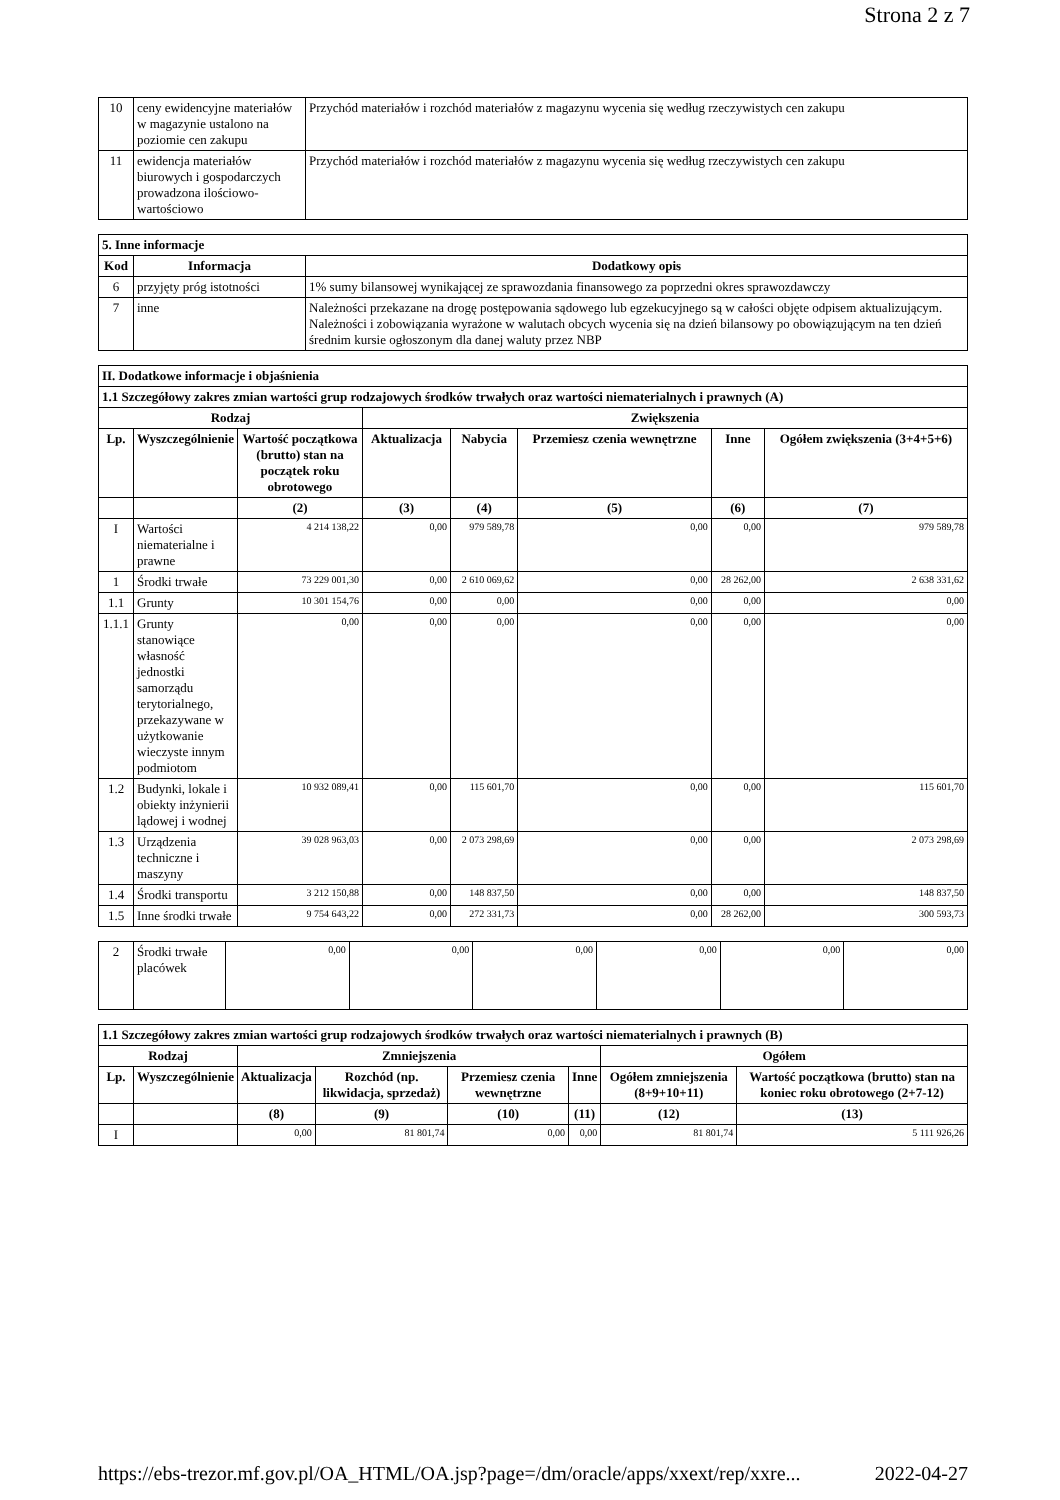Strona 2 z 7
| 10 | ceny ewidencyjne materiałów w magazynie ustalono na poziomie cen zakupu | Przychód materiałów i rozchód materiałów z magazynu wycenia się według rzeczywistych cen zakupu |
| 11 | ewidencja materiałów biurowych i gospodarczych prowadzona ilościowo-wartościowo | Przychód materiałów i rozchód materiałów z magazynu wycenia się według rzeczywistych cen zakupu |
| 5. Inne informacje | | |
| --- | --- | --- |
| Kod | Informacja | Dodatkowy opis |
| 6 | przyjęty próg istotności | 1% sumy bilansowej wynikającej ze sprawozdania finansowego za poprzedni okres sprawozdawczy |
| 7 | inne | Należności przekazane na drogę postępowania sądowego lub egzekucyjnego są w całości objęte odpisem aktualizującym. Należności i zobowiązania wyrażone w walutach obcych wycenia się na dzień bilansowy po obowiązującym na ten dzień średnim kursie ogłoszonym dla danej waluty przez NBP |
| II. Dodatkowe informacje i objaśnienia | | | | | | | |
| --- | --- | --- | --- | --- | --- | --- | --- |
| 1.1 Szczegółowy zakres zmian wartości grup rodzajowych środków trwałych oraz wartości niematerialnych i prawnych (A) | | | | | | | |
| Rodzaj | | | Zwiększenia | | | | |
| Lp. | Wyszczególnienie | Wartość początkowa (brutto) stan na początek roku obrotowego | Aktualizacja | Nabycia | Przemiesz czenia wewnętrzne | Inne | Ogółem zwiększenia (3+4+5+6) |
| | | (2) | (3) | (4) | (5) | (6) | (7) |
| I | Wartości niematerialne i prawne | 4 214 138,22 | 0,00 | 979 589,78 | 0,00 | 0,00 | 979 589,78 |
| 1 | Środki trwałe | 73 229 001,30 | 0,00 | 2 610 069,62 | 0,00 | 28 262,00 | 2 638 331,62 |
| 1.1 | Grunty | 10 301 154,76 | 0,00 | 0,00 | 0,00 | 0,00 | 0,00 |
| 1.1.1 | Grunty stanowiące własność jednostki samorządu terytorialnego, przekazywane w użytkowanie wieczyste innym podmiotom | 0,00 | 0,00 | 0,00 | 0,00 | 0,00 | 0,00 |
| 1.2 | Budynki, lokale i obiekty inżynierii lądowej i wodnej | 10 932 089,41 | 0,00 | 115 601,70 | 0,00 | 0,00 | 115 601,70 |
| 1.3 | Urządzenia techniczne i maszyny | 39 028 963,03 | 0,00 | 2 073 298,69 | 0,00 | 0,00 | 2 073 298,69 |
| 1.4 | Środki transportu | 3 212 150,88 | 0,00 | 148 837,50 | 0,00 | 0,00 | 148 837,50 |
| 1.5 | Inne środki trwałe | 9 754 643,22 | 0,00 | 272 331,73 | 0,00 | 28 262,00 | 300 593,73 |
| 2 | Środki trwałe placówek | 0,00 | 0,00 | 0,00 | 0,00 | 0,00 | 0,00 |
| 1.1 Szczegółowy zakres zmian wartości grup rodzajowych środków trwałych oraz wartości niematerialnych i prawnych (B) | | | | | | | |
| --- | --- | --- | --- | --- | --- | --- | --- |
| Rodzaj | | Zmniejszenia | | | | Ogółem | |
| Lp. | Wyszczególnienie | Aktualizacja | Rozchód (np. likwidacja, sprzedaż) | Przemiesz czenia wewnętrzne | Inne | Ogółem zmniejszenia (8+9+10+11) | Wartość początkowa (brutto) stan na koniec roku obrotowego (2+7-12) |
| | | (8) | (9) | (10) | (11) | (12) | (13) |
| I | | 0,00 | 81 801,74 | 0,00 | 0,00 | 81 801,74 | 5 111 926,26 |
https://ebs-trezor.mf.gov.pl/OA_HTML/OA.jsp?page=/dm/oracle/apps/xxext/rep/xxre... 2022-04-27